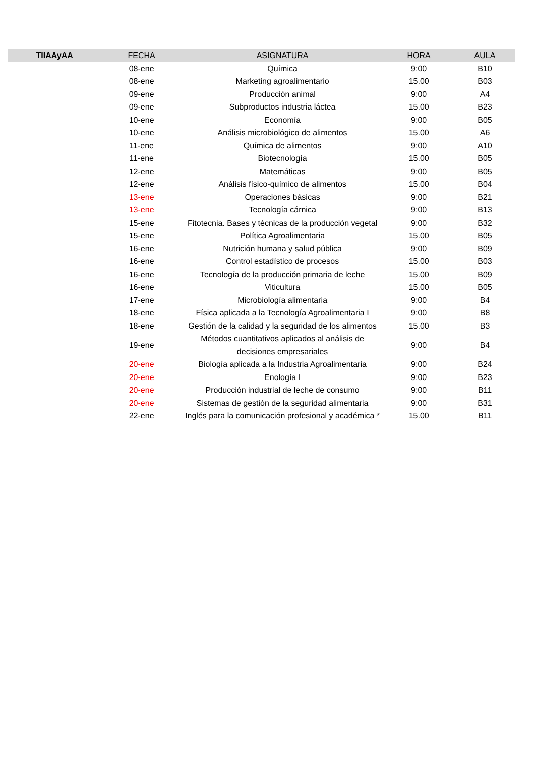| TIIAAyAA | FECHA | ASIGNATURA | HORA | AULA |
| --- | --- | --- | --- | --- |
| | 08-ene | Química | 9:00 | B10 |
| | 08-ene | Marketing agroalimentario | 15.00 | B03 |
| | 09-ene | Producción animal | 9:00 | A4 |
| | 09-ene | Subproductos industria láctea | 15.00 | B23 |
| | 10-ene | Economía | 9:00 | B05 |
| | 10-ene | Análisis microbiológico de alimentos | 15.00 | A6 |
| | 11-ene | Química de alimentos | 9:00 | A10 |
| | 11-ene | Biotecnología | 15.00 | B05 |
| | 12-ene | Matemáticas | 9:00 | B05 |
| | 12-ene | Análisis físico-químico de alimentos | 15.00 | B04 |
| | 13-ene | Operaciones básicas | 9:00 | B21 |
| | 13-ene | Tecnología cárnica | 9:00 | B13 |
| | 15-ene | Fitotecnia. Bases y técnicas de la producción vegetal | 9:00 | B32 |
| | 15-ene | Política Agroalimentaria | 15.00 | B05 |
| | 16-ene | Nutrición humana y salud pública | 9:00 | B09 |
| | 16-ene | Control estadístico de procesos | 15.00 | B03 |
| | 16-ene | Tecnología de la producción primaria de leche | 15.00 | B09 |
| | 16-ene | Viticultura | 15.00 | B05 |
| | 17-ene | Microbiología alimentaria | 9:00 | B4 |
| | 18-ene | Física aplicada a la Tecnología Agroalimentaria I | 9:00 | B8 |
| | 18-ene | Gestión de la calidad y la seguridad de los alimentos | 15.00 | B3 |
| | 19-ene | Métodos cuantitativos aplicados al análisis de decisiones empresariales | 9:00 | B4 |
| | 20-ene | Biología aplicada a la Industria Agroalimentaria | 9:00 | B24 |
| | 20-ene | Enología I | 9:00 | B23 |
| | 20-ene | Producción industrial de leche de consumo | 9:00 | B11 |
| | 20-ene | Sistemas de gestión de la seguridad alimentaria | 9:00 | B31 |
| | 22-ene | Inglés para la comunicación profesional y académica * | 15.00 | B11 |